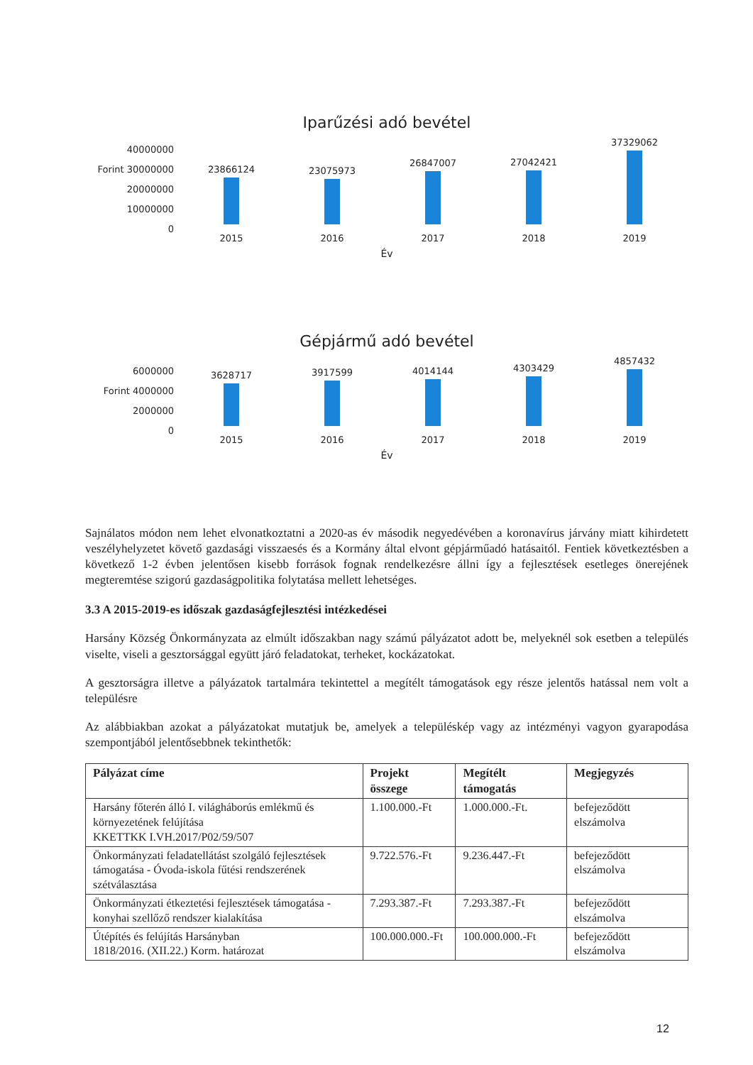Iparűzési adó bevétel
40000000
Forint 30000000
20000000
10000000
0
23866124
2015
23075973
2016
26847007
2017
27042421
2018
37329062
2019
Év
Gépjármű adó bevétel
6000000
Forint 4000000
2000000
0
3628717
2015
3917599
2016
4014144
2017
4303429
2018
4857432
2019
Év
Sajnálatos módon nem lehet elvonatkoztatni a 2020-as év második negyedévében a koronavírus járvány miatt kihirdetett veszélyhelyzetet követő gazdasági visszaesés és a Kormány által elvont gépjárműadó hatásaitól. Fentiek következtésben a következő 1-2 évben jelentősen kisebb források fognak rendelkezésre állni így a fejlesztések esetleges önerejének megteremtése szigorú gazdaságpolitika folytatása mellett lehetséges.
3.3 A 2015-2019-es időszak gazdaságfejlesztési intézkedései
Harsány Község Önkormányzata az elmúlt időszakban nagy számú pályázatot adott be, melyeknél sok esetben a település viselte, viseli a gesztorsággal együtt járó feladatokat, terheket, kockázatokat.
A gesztorságra illetve a pályázatok tartalmára tekintettel a megítélt támogatások egy része jelentős hatással nem volt a településre
Az alábbiakban azokat a pályázatokat mutatjuk be, amelyek a településkép vagy az intézményi vagyon gyarapodása szempontjából jelentősebbnek tekinthetők:
| Pályázat címe | Projekt összege | Megítélt támogatás | Megjegyzés |
| --- | --- | --- | --- |
| Harsány főterén álló I. világháborús emlékmű és környezetének felújítása KKETTKK I.VH.2017/P02/59/507 | 1.100.000.-Ft | 1.000.000.-Ft. | befejeződött elszámolva |
| Önkormányzati feladatellátást szolgáló fejlesztések támogatása - Óvoda-iskola fűtési rendszerének szétválasztása | 9.722.576.-Ft | 9.236.447.-Ft | befejeződött elszámolva |
| Önkormányzati étkeztetési fejlesztések támogatása - konyhai szellőző rendszer kialakítása | 7.293.387.-Ft | 7.293.387.-Ft | befejeződött elszámolva |
| Útépítés és felújítás Harsányban 1818/2016. (XII.22.) Korm. határozat | 100.000.000.-Ft | 100.000.000.-Ft | befejeződött elszámolva |
12